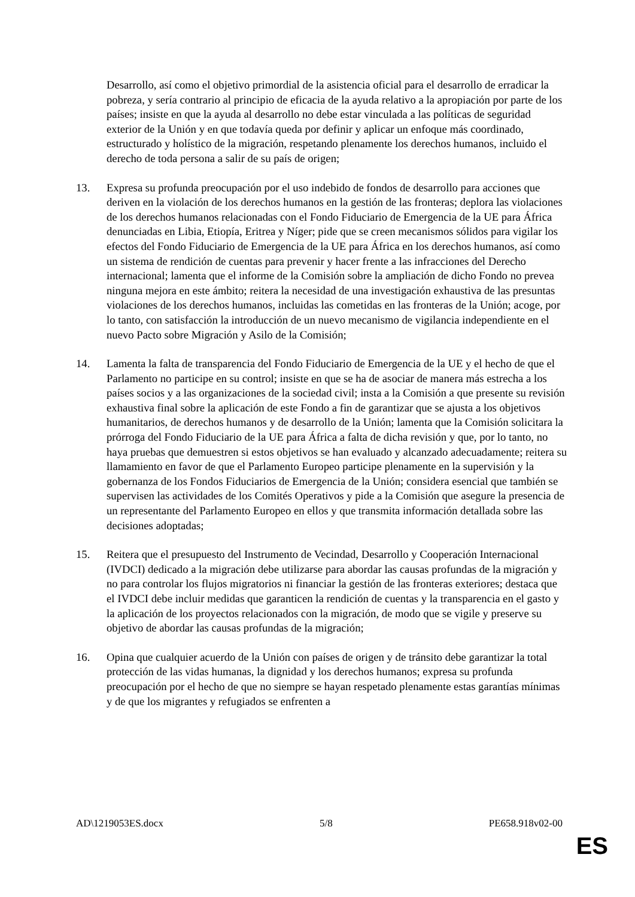Desarrollo, así como el objetivo primordial de la asistencia oficial para el desarrollo de erradicar la pobreza, y sería contrario al principio de eficacia de la ayuda relativo a la apropiación por parte de los países; insiste en que la ayuda al desarrollo no debe estar vinculada a las políticas de seguridad exterior de la Unión y en que todavía queda por definir y aplicar un enfoque más coordinado, estructurado y holístico de la migración, respetando plenamente los derechos humanos, incluido el derecho de toda persona a salir de su país de origen;
13. Expresa su profunda preocupación por el uso indebido de fondos de desarrollo para acciones que deriven en la violación de los derechos humanos en la gestión de las fronteras; deplora las violaciones de los derechos humanos relacionadas con el Fondo Fiduciario de Emergencia de la UE para África denunciadas en Libia, Etiopía, Eritrea y Níger; pide que se creen mecanismos sólidos para vigilar los efectos del Fondo Fiduciario de Emergencia de la UE para África en los derechos humanos, así como un sistema de rendición de cuentas para prevenir y hacer frente a las infracciones del Derecho internacional; lamenta que el informe de la Comisión sobre la ampliación de dicho Fondo no prevea ninguna mejora en este ámbito; reitera la necesidad de una investigación exhaustiva de las presuntas violaciones de los derechos humanos, incluidas las cometidas en las fronteras de la Unión; acoge, por lo tanto, con satisfacción la introducción de un nuevo mecanismo de vigilancia independiente en el nuevo Pacto sobre Migración y Asilo de la Comisión;
14. Lamenta la falta de transparencia del Fondo Fiduciario de Emergencia de la UE y el hecho de que el Parlamento no participe en su control; insiste en que se ha de asociar de manera más estrecha a los países socios y a las organizaciones de la sociedad civil; insta a la Comisión a que presente su revisión exhaustiva final sobre la aplicación de este Fondo a fin de garantizar que se ajusta a los objetivos humanitarios, de derechos humanos y de desarrollo de la Unión; lamenta que la Comisión solicitara la prórroga del Fondo Fiduciario de la UE para África a falta de dicha revisión y que, por lo tanto, no haya pruebas que demuestren si estos objetivos se han evaluado y alcanzado adecuadamente; reitera su llamamiento en favor de que el Parlamento Europeo participe plenamente en la supervisión y la gobernanza de los Fondos Fiduciarios de Emergencia de la Unión; considera esencial que también se supervisen las actividades de los Comités Operativos y pide a la Comisión que asegure la presencia de un representante del Parlamento Europeo en ellos y que transmita información detallada sobre las decisiones adoptadas;
15. Reitera que el presupuesto del Instrumento de Vecindad, Desarrollo y Cooperación Internacional (IVDCI) dedicado a la migración debe utilizarse para abordar las causas profundas de la migración y no para controlar los flujos migratorios ni financiar la gestión de las fronteras exteriores; destaca que el IVDCI debe incluir medidas que garanticen la rendición de cuentas y la transparencia en el gasto y la aplicación de los proyectos relacionados con la migración, de modo que se vigile y preserve su objetivo de abordar las causas profundas de la migración;
16. Opina que cualquier acuerdo de la Unión con países de origen y de tránsito debe garantizar la total protección de las vidas humanas, la dignidad y los derechos humanos; expresa su profunda preocupación por el hecho de que no siempre se hayan respetado plenamente estas garantías mínimas y de que los migrantes y refugiados se enfrenten a
AD\1219053ES.docx 5/8 PE658.918v02-00
ES